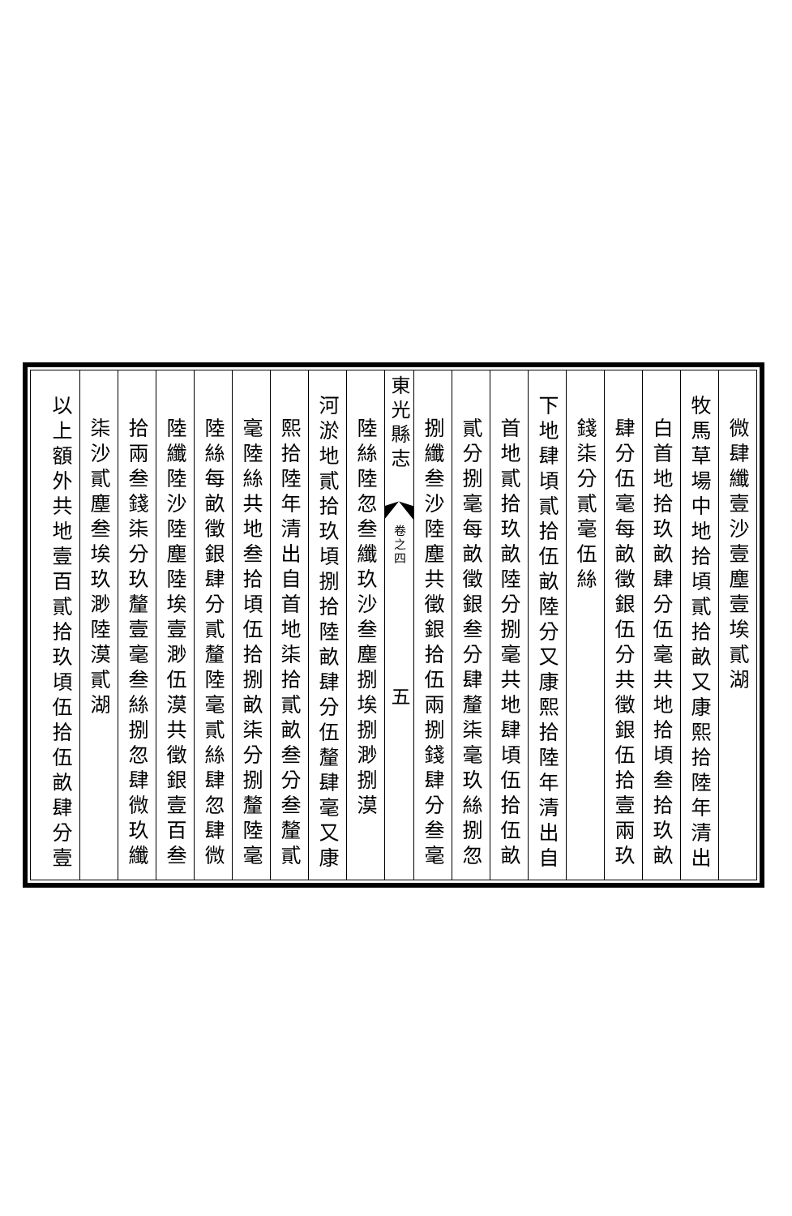微肆纖壹沙壹塵壹埃貳湖
牧馬草場中地拾頃貳拾畝又康熙拾陸年清出
白首地拾玖畝肆分伍毫共地拾頃叁拾玖畝
肆分伍毫每畝徵銀伍分共徵銀伍拾壹兩玖
錢柒分貳毫伍絲
下地肆頃貳拾伍畝陸分又康熙拾陸年清出自
首地貳拾玖畝陸分捌毫共地肆頃伍拾伍畝
貳分捌毫每畝徵銀叁分肆釐柒毫玖絲捌忽
捌纖叁沙陸塵共徵銀拾伍兩捌錢肆分叁毫
東光縣志
卷之四
五
陸絲陸忽叁纖玖沙叁塵捌埃捌渺捌漠
河淤地貳拾玖頃捌拾陸畝肆分伍釐肆毫又康
熙拾陸年清出自首地柒拾貳畝叁分叁釐貳
毫陸絲共地叁拾頃伍拾捌畝柒分捌釐陸毫
陸絲每畝徵銀肆分貳釐陸毫貳絲肆忽肆微
陸纖陸沙陸塵陸埃壹渺伍漠共徵銀壹百叁
拾兩叁錢柒分玖釐壹毫叁絲捌忽肆微玖纖
柒沙貳塵叁埃玖渺陸漠貳湖
以上額外共地壹百貳拾玖頃伍拾伍畝肆分壹